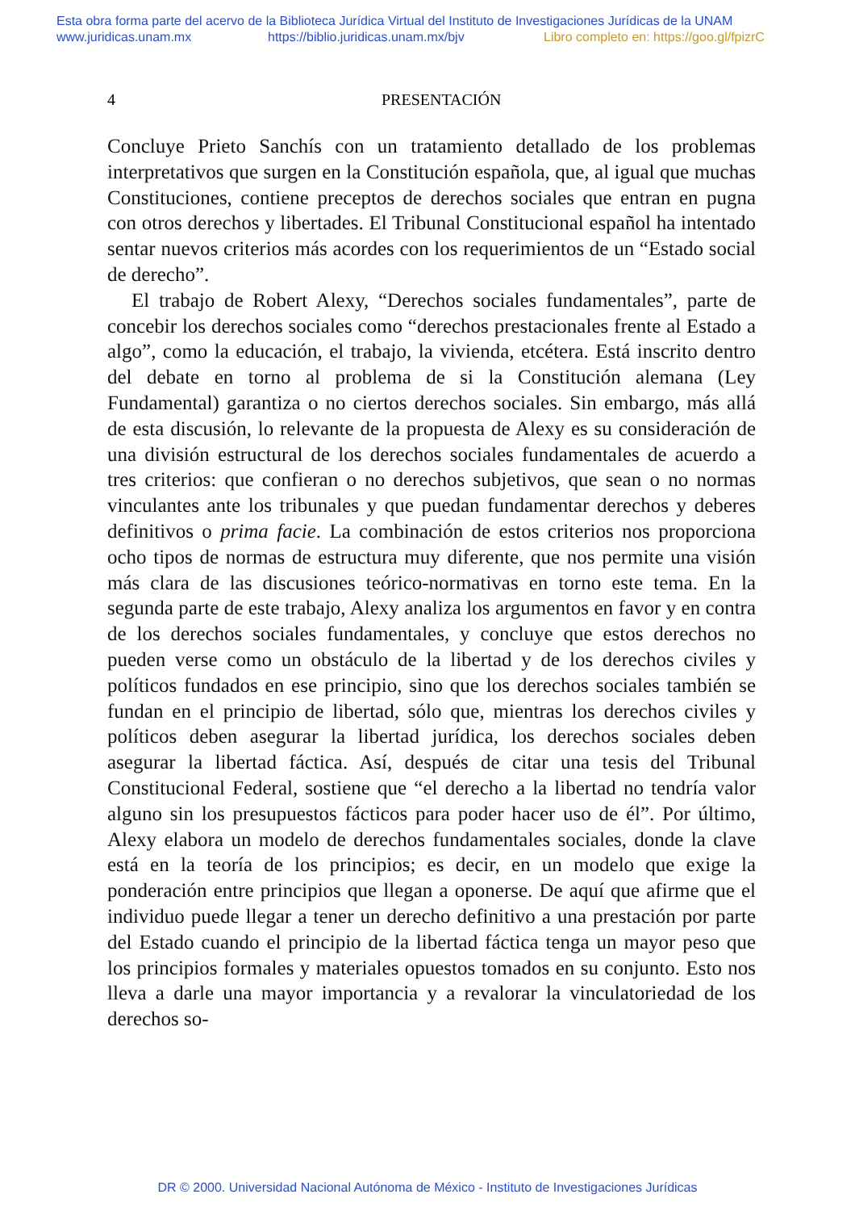Esta obra forma parte del acervo de la Biblioteca Jurídica Virtual del Instituto de Investigaciones Jurídicas de la UNAM
www.juridicas.unam.mx https://biblio.juridicas.unam.mx/bjv Libro completo en: https://goo.gl/fpizrC
4 PRESENTACIÓN
Concluye Prieto Sanchís con un tratamiento detallado de los problemas interpretativos que surgen en la Constitución española, que, al igual que muchas Constituciones, contiene preceptos de derechos sociales que entran en pugna con otros derechos y libertades. El Tribunal Constitucional español ha intentado sentar nuevos criterios más acordes con los requerimientos de un “Estado social de derecho”.
El trabajo de Robert Alexy, “Derechos sociales fundamentales”, parte de concebir los derechos sociales como “derechos prestacionales frente al Estado a algo”, como la educación, el trabajo, la vivienda, etcétera. Está inscrito dentro del debate en torno al problema de si la Constitución alemana (Ley Fundamental) garantiza o no ciertos derechos sociales. Sin embargo, más allá de esta discusión, lo relevante de la propuesta de Alexy es su consideración de una división estructural de los derechos sociales fundamentales de acuerdo a tres criterios: que confieran o no derechos subjetivos, que sean o no normas vinculantes ante los tribunales y que puedan fundamentar derechos y deberes definitivos o prima facie. La combinación de estos criterios nos proporciona ocho tipos de normas de estructura muy diferente, que nos permite una visión más clara de las discusiones teórico-normativas en torno este tema. En la segunda parte de este trabajo, Alexy analiza los argumentos en favor y en contra de los derechos sociales fundamentales, y concluye que estos derechos no pueden verse como un obstáculo de la libertad y de los derechos civiles y políticos fundados en ese principio, sino que los derechos sociales también se fundan en el principio de libertad, sólo que, mientras los derechos civiles y políticos deben asegurar la libertad jurídica, los derechos sociales deben asegurar la libertad fáctica. Así, después de citar una tesis del Tribunal Constitucional Federal, sostiene que “el derecho a la libertad no tendría valor alguno sin los presupuestos fácticos para poder hacer uso de él”. Por último, Alexy elabora un modelo de derechos fundamentales sociales, donde la clave está en la teoría de los principios; es decir, en un modelo que exige la ponderación entre principios que llegan a oponerse. De aquí que afirme que el individuo puede llegar a tener un derecho definitivo a una prestación por parte del Estado cuando el principio de la libertad fáctica tenga un mayor peso que los principios formales y materiales opuestos tomados en su conjunto. Esto nos lleva a darle una mayor importancia y a revalorar la vinculatoriedad de los derechos so-
DR © 2000. Universidad Nacional Autónoma de México - Instituto de Investigaciones Jurídicas